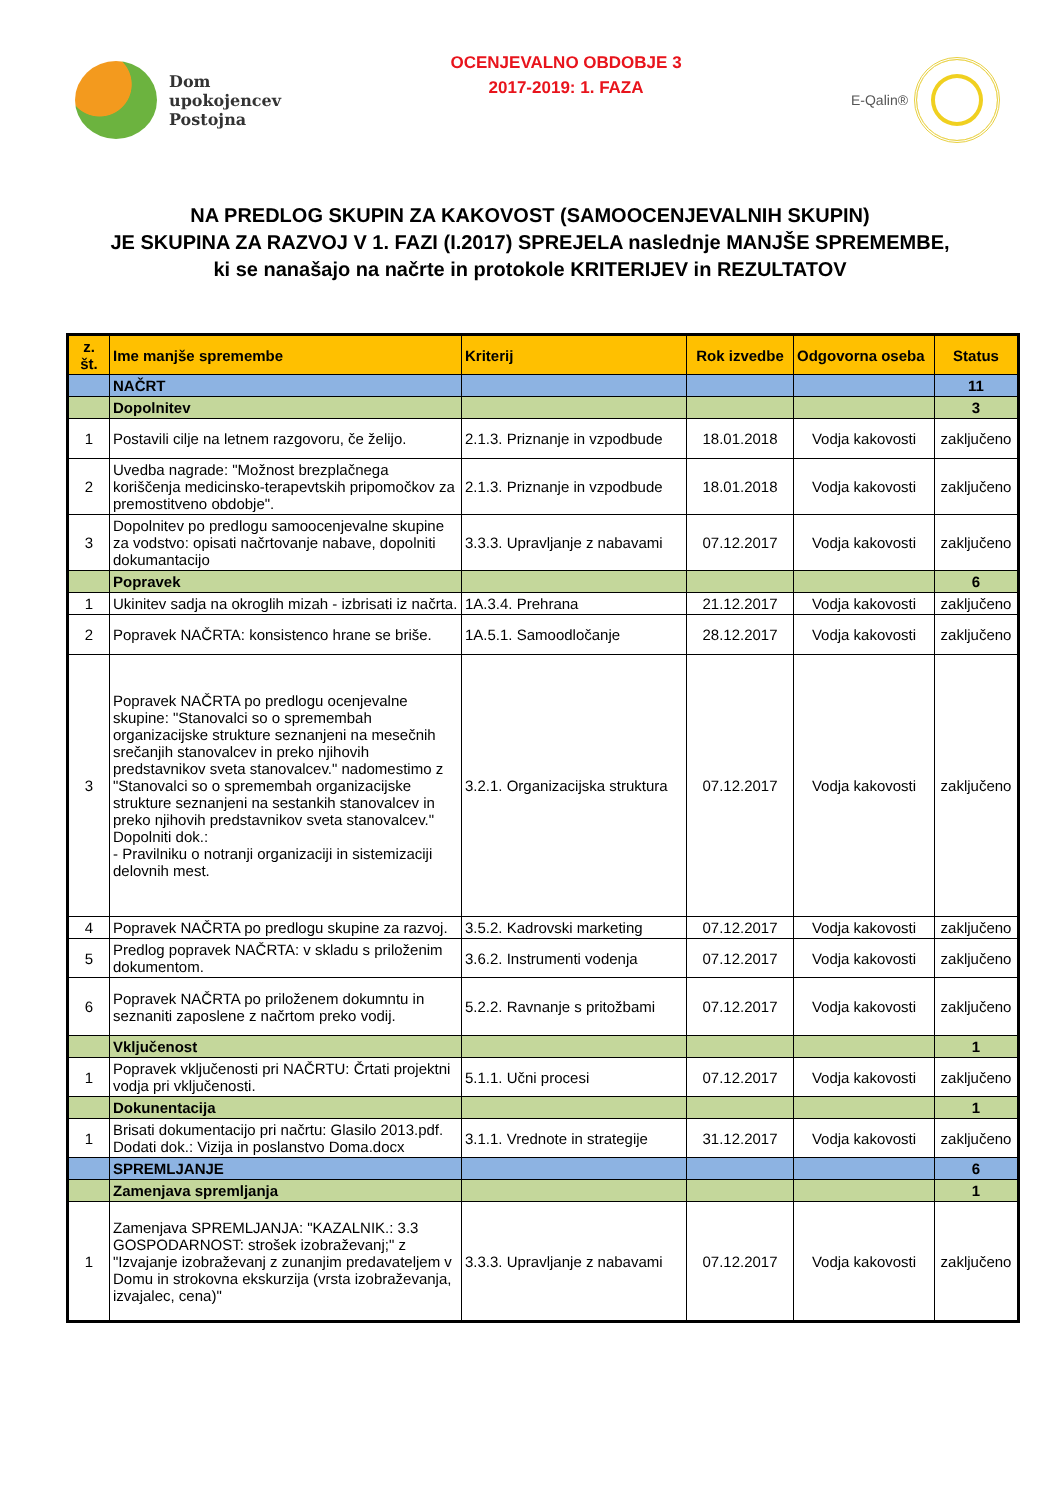Dom
upokojencev
Postojna
OCENJEVALNO OBDOBJE 3
2017-2019: 1. FAZA
E-Qalin®
NA PREDLOG SKUPIN ZA KAKOVOST (SAMOOCENJEVALNIH SKUPIN)
JE SKUPINA ZA RAZVOJ V 1. FAZI (I.2017) SPREJELA naslednje MANJŠE SPREMEMBE,
ki se nanašajo na načrte in protokole KRITERIJEV in REZULTATOV
| z. št. | Ime manjše spremembe | Kriterij | Rok izvedbe | Odgovorna oseba | Status |
| --- | --- | --- | --- | --- | --- |
| | NAČRT | | | | 11 |
| | Dopolnitev | | | | 3 |
| 1 | Postavili cilje na letnem razgovoru, če želijo. | 2.1.3. Priznanje in vzpodbude | 18.01.2018 | Vodja kakovosti | zaključeno |
| 2 | Uvedba nagrade: "Možnost brezplačnega koriščenja medicinsko-terapevtskih pripomočkov za premostitveno obdobje". | 2.1.3. Priznanje in vzpodbude | 18.01.2018 | Vodja kakovosti | zaključeno |
| 3 | Dopolnitev po predlogu samoocenjevalne skupine za vodstvo: opisati načrtovanje nabave, dopolniti dokumantacijo | 3.3.3. Upravljanje z nabavami | 07.12.2017 | Vodja kakovosti | zaključeno |
| | Popravek | | | | 6 |
| 1 | Ukinitev sadja na okroglih mizah - izbrisati iz načrta. | 1A.3.4. Prehrana | 21.12.2017 | Vodja kakovosti | zaključeno |
| 2 | Popravek NAČRTA: konsistenco hrane se briše. | 1A.5.1. Samoodločanje | 28.12.2017 | Vodja kakovosti | zaključeno |
| 3 | Popravek NAČRTA po predlogu ocenjevalne skupine: "Stanovalci so o spremembah organizacijske strukture seznanjeni na mesečnih srečanjih stanovalcev in preko njihovih predstavnikov sveta stanovalcev." nadomestimo z "Stanovalci so o spremembah organizacijske strukture seznanjeni na sestankih stanovalcev in preko njihovih predstavnikov sveta stanovalcev." Dopolniti dok.: - Pravilniku o notranji organizaciji in sistemizaciji delovnih mest. | 3.2.1. Organizacijska struktura | 07.12.2017 | Vodja kakovosti | zaključeno |
| 4 | Popravek NAČRTA po predlogu skupine za razvoj. | 3.5.2. Kadrovski marketing | 07.12.2017 | Vodja kakovosti | zaključeno |
| 5 | Predlog popravek NAČRTA: v skladu s priloženim dokumentom. | 3.6.2. Instrumenti vodenja | 07.12.2017 | Vodja kakovosti | zaključeno |
| 6 | Popravek NAČRTA po priloženem dokumntu in seznaniti zaposlene z načrtom preko vodij. | 5.2.2. Ravnanje s pritožbami | 07.12.2017 | Vodja kakovosti | zaključeno |
| | Vključenost | | | | 1 |
| 1 | Popravek vključenosti pri NAČRTU: Črtati projektni vodja pri vključenosti. | 5.1.1. Učni procesi | 07.12.2017 | Vodja kakovosti | zaključeno |
| | Dokunentacija | | | | 1 |
| 1 | Brisati dokumentacijo pri načrtu: Glasilo 2013.pdf. Dodati dok.: Vizija in poslanstvo Doma.docx | 3.1.1. Vrednote in strategije | 31.12.2017 | Vodja kakovosti | zaključeno |
| | SPREMLJANJE | | | | 6 |
| | Zamenjava spremljanja | | | | 1 |
| 1 | Zamenjava SPREMLJANJA: "KAZALNIK.: 3.3 GOSPODARNOST: strošek izobraževanj;" z "Izvajanje izobraževanj z zunanjim predavateljem v Domu in strokovna ekskurzija (vrsta izobraževanja, izvajalec, cena)" | 3.3.3. Upravljanje z nabavami | 07.12.2017 | Vodja kakovosti | zaključeno |